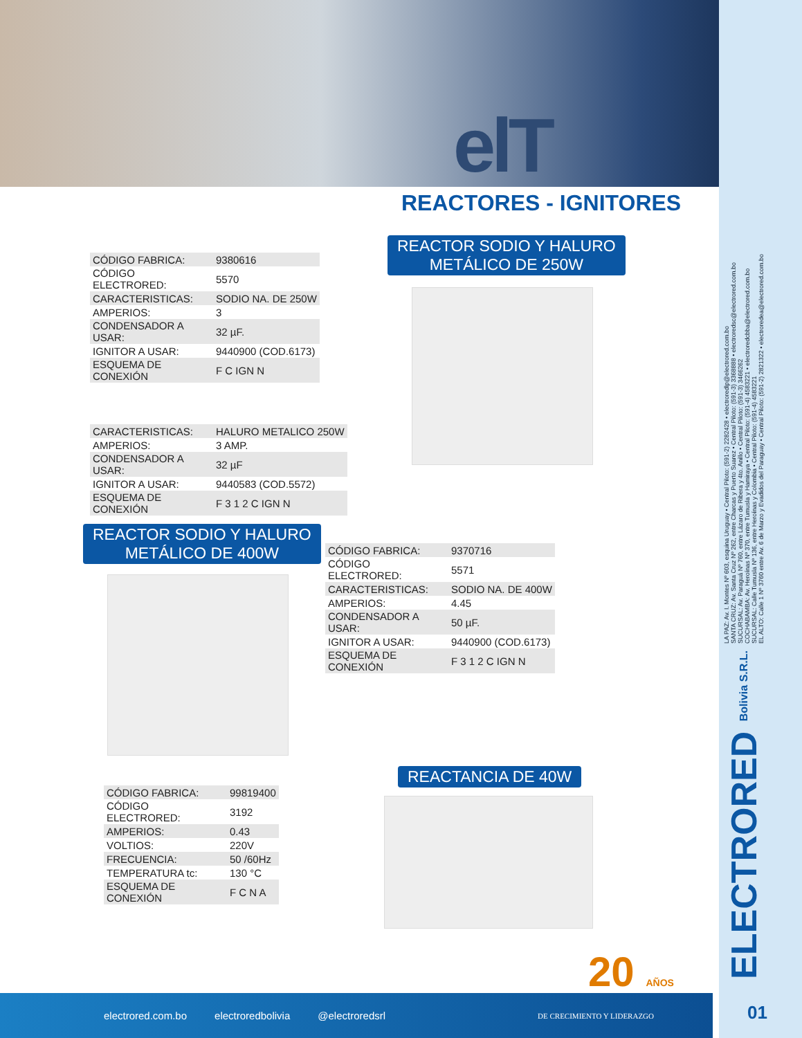elT
REACTORES - IGNITORES
REACTOR SODIO Y HALURO
METÁLICO DE 250W
| CÓDIGO FABRICA: | 9380616 |
| CÓDIGO ELECTRORED: | 5570 |
| CARACTERISTICAS: | SODIO NA. DE 250W |
| AMPERIOS: | 3 |
| CONDENSADOR A USAR: | 32 µF. |
| IGNITOR A USAR: | 9440900 (COD.6173) |
| ESQUEMA DE CONEXIÓN | F C IGN N |
| CARACTERISTICAS: | HALURO METALICO 250W |
| AMPERIOS: | 3 AMP. |
| CONDENSADOR A USAR: | 32 µF |
| IGNITOR A USAR: | 9440583 (COD.5572) |
| ESQUEMA DE CONEXIÓN | F 3 1 2 C IGN N |
REACTOR SODIO Y HALURO
METÁLICO DE 400W
| CÓDIGO FABRICA: | 9370716 |
| CÓDIGO ELECTRORED: | 5571 |
| CARACTERISTICAS: | SODIO NA. DE 400W |
| AMPERIOS: | 4.45 |
| CONDENSADOR A USAR: | 50 µF. |
| IGNITOR A USAR: | 9440900 (COD.6173) |
| ESQUEMA DE CONEXIÓN | F 3 1 2 C IGN N |
REACTANCIA DE 40W
| CÓDIGO FABRICA: | 99819400 |
| CÓDIGO ELECTRORED: | 3192 |
| AMPERIOS: | 0.43 |
| VOLTIOS: | 220V |
| FRECUENCIA: | 50 /60Hz |
| TEMPERATURA tc: | 130 °C |
| ESQUEMA DE CONEXIÓN | F C N A |
20 AÑOS
electrored.com.bo electroredbolivia @electroredsrl DE CRECIMIENTO Y LIDERAZGO
01
LA PAZ: Av. I. Montes Nº 603, esquina Uruguay • Central Piloto: (591-2) 2282428 • electroredlp@electrored.com.bo
SANTA CRUZ: Av. Santa Cruz Nº 262, entre Charcas y Puerto Suarez • Central Piloto: (591-3) 3368888 • electroredsc@electrored.com.bo
SUCURSAL: Av. Paraguá Nº 760, entre Lázaro de Ribera y 4to. Anillo • Central Piloto: (591-3) 3466262
COCHABAMBA: Av. Heroínas Nº 370, entre Tumusla y Hamiraya • Central Piloto: (591-4) 4583221 • electroredcbba@electrored.com.bo
SUCURSAL: Calle Tumusla Nº 136, entre Heroínas y Colombia • Central Piloto: (591-4) 4583221
EL ALTO: Calle 1 Nº 3760 entre Av. 6 de Marzo y Evadidos del Paraguay • Central Piloto: (591-2) 2821322 • electroredea@electrored.com.bo
ELECTRORED Bolivia S.R.L.